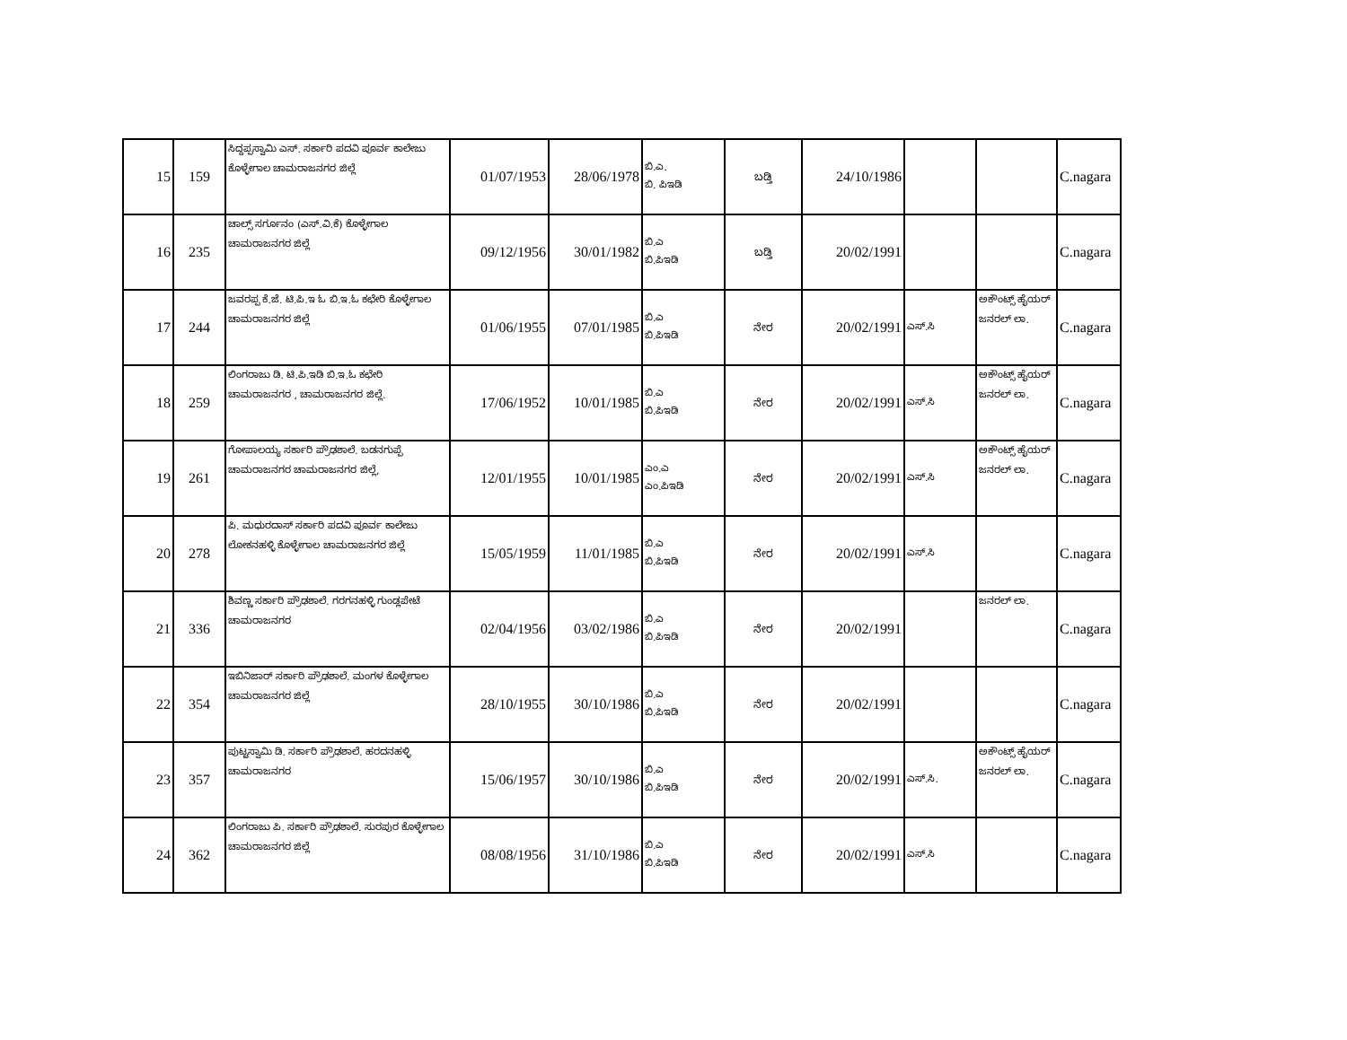| 15 | 159 | ಸಿದ್ದಪ್ಪಸ್ವಾಮಿ ಎಸ್. ಸರ್ಕಾರಿ ಪದವಿ ಪೂರ್ವ ಕಾಲೇಜು ಕೊಳ್ಳೇಗಾಲ ಚಾಮರಾಜನಗರ ಜಿಲ್ಲೆ | 01/07/1953 | 28/06/1978 | ಬಿ.ಎ. ಬಿ. ಪಿಇಡಿ | ಬಡ್ತಿ | 24/10/1986 | | | C.nagara |
| 16 | 235 | ಚಾಲ್ಸ್ ಸರ್ಗೂನಂ (ಎಸ್.ವಿ.ಕೆ) ಕೊಳ್ಳೇಗಾಲ ಚಾಮರಾಜನಗರ ಜಿಲ್ಲೆ | 09/12/1956 | 30/01/1982 | ಬಿ.ಎ ಬಿ.ಪಿಇಡಿ | ಬಡ್ತಿ | 20/02/1991 | | | C.nagara |
| 17 | 244 | ಜವರಪ್ಪ ಕೆ.ಜೆ. ಟಿ.ಪಿ.ಇ ಓ ಬಿ.ಇ.ಓ ಕಛೇರಿ ಕೊಳ್ಳೇಗಾಲ ಚಾಮರಾಜನಗರ ಜಿಲ್ಲೆ | 01/06/1955 | 07/01/1985 | ಬಿ.ಎ ಬಿ.ಪಿಇಡಿ | ನೇರ | 20/02/1991 | ಎಸ್.ಸಿ | ಅಕೌಂಟ್ಸ್ ಹೈಯರ್ ಜನರಲ್ ಲಾ. | C.nagara |
| 18 | 259 | ಲಿಂಗರಾಜು ಡಿ. ಟಿ.ಪಿ.ಇಡಿ ಬಿ.ಇ.ಓ ಕಛೇರಿ ಚಾಮರಾಜನಗರ , ಚಾಮರಾಜನಗರ ಜಿಲ್ಲೆ. | 17/06/1952 | 10/01/1985 | ಬಿ.ಎ ಬಿ.ಪಿಇಡಿ | ನೇರ | 20/02/1991 | ಎಸ್.ಸಿ | ಅಕೌಂಟ್ಸ್ ಹೈಯರ್ ಜನರಲ್ ಲಾ. | C.nagara |
| 19 | 261 | ಗೋಪಾಲಯ್ಯ ಸರ್ಕಾರಿ ಪ್ರೌಢಶಾಲೆ. ಬಡನಗುಪ್ಪೆ ಚಾಮರಾಜನಗರ ಚಾಮರಾಜನಗರ ಜಿಲ್ಲೆ, | 12/01/1955 | 10/01/1985 | ಎಂ.ಎ ಎಂ.ಪಿಇಡಿ | ನೇರ | 20/02/1991 | ಎಸ್.ಸಿ | ಅಕೌಂಟ್ಸ್ ಹೈಯರ್ ಜನರಲ್ ಲಾ. | C.nagara |
| 20 | 278 | ಪಿ. ಮಧುರದಾಸ್ ಸರ್ಕಾರಿ ಪದವಿ ಪೂರ್ವ ಕಾಲೇಜು ಲೋಕನಹಳ್ಳಿ ಕೊಳ್ಳೇಗಾಲ ಚಾಮರಾಜನಗರ ಜಿಲ್ಲೆ | 15/05/1959 | 11/01/1985 | ಬಿ.ಎ ಬಿ.ಪಿಇಡಿ | ನೇರ | 20/02/1991 | ಎಸ್.ಸಿ | | C.nagara |
| 21 | 336 | ಶಿವಣ್ಣ ಸರ್ಕಾರಿ ಪ್ರೌಢಶಾಲೆ. ಗರಗನಹಳ್ಳಿ ಗುಂಡ್ಲಪೇಟೆ ಚಾಮರಾಜನಗರ | 02/04/1956 | 03/02/1986 | ಬಿ.ಎ ಬಿ.ಪಿಇಡಿ | ನೇರ | 20/02/1991 | | ಜನರಲ್ ಲಾ. | C.nagara |
| 22 | 354 | ಇಬಿನಿಜಾರ್ ಸರ್ಕಾರಿ ಪ್ರೌಢಶಾಲೆ. ಮಂಗಳ ಕೊಳ್ಳೇಗಾಲ ಚಾಮರಾಜನಗರ ಜಿಲ್ಲೆ | 28/10/1955 | 30/10/1986 | ಬಿ.ಎ ಬಿ.ಪಿಇಡಿ | ನೇರ | 20/02/1991 | | | C.nagara |
| 23 | 357 | ಪುಟ್ಟಸ್ವಾಮಿ ಡಿ. ಸರ್ಕಾರಿ ಪ್ರೌಢಶಾಲೆ. ಹರದನಹಳ್ಳಿ ಚಾಮರಾಜನಗರ | 15/06/1957 | 30/10/1986 | ಬಿ.ಎ ಬಿ.ಪಿಇಡಿ | ನೇರ | 20/02/1991 | ಎಸ್.ಸಿ. | ಅಕೌಂಟ್ಸ್ ಹೈಯರ್ ಜನರಲ್ ಲಾ. | C.nagara |
| 24 | 362 | ಲಿಂಗರಾಜು ಪಿ. ಸರ್ಕಾರಿ ಪ್ರೌಢಶಾಲೆ. ಸುರಪುರ ಕೊಳ್ಳೇಗಾಲ ಚಾಮರಾಜನಗರ ಜಿಲ್ಲೆ | 08/08/1956 | 31/10/1986 | ಬಿ.ಎ ಬಿ.ಪಿಇಡಿ | ನೇರ | 20/02/1991 | ಎಸ್.ಸಿ | | C.nagara |